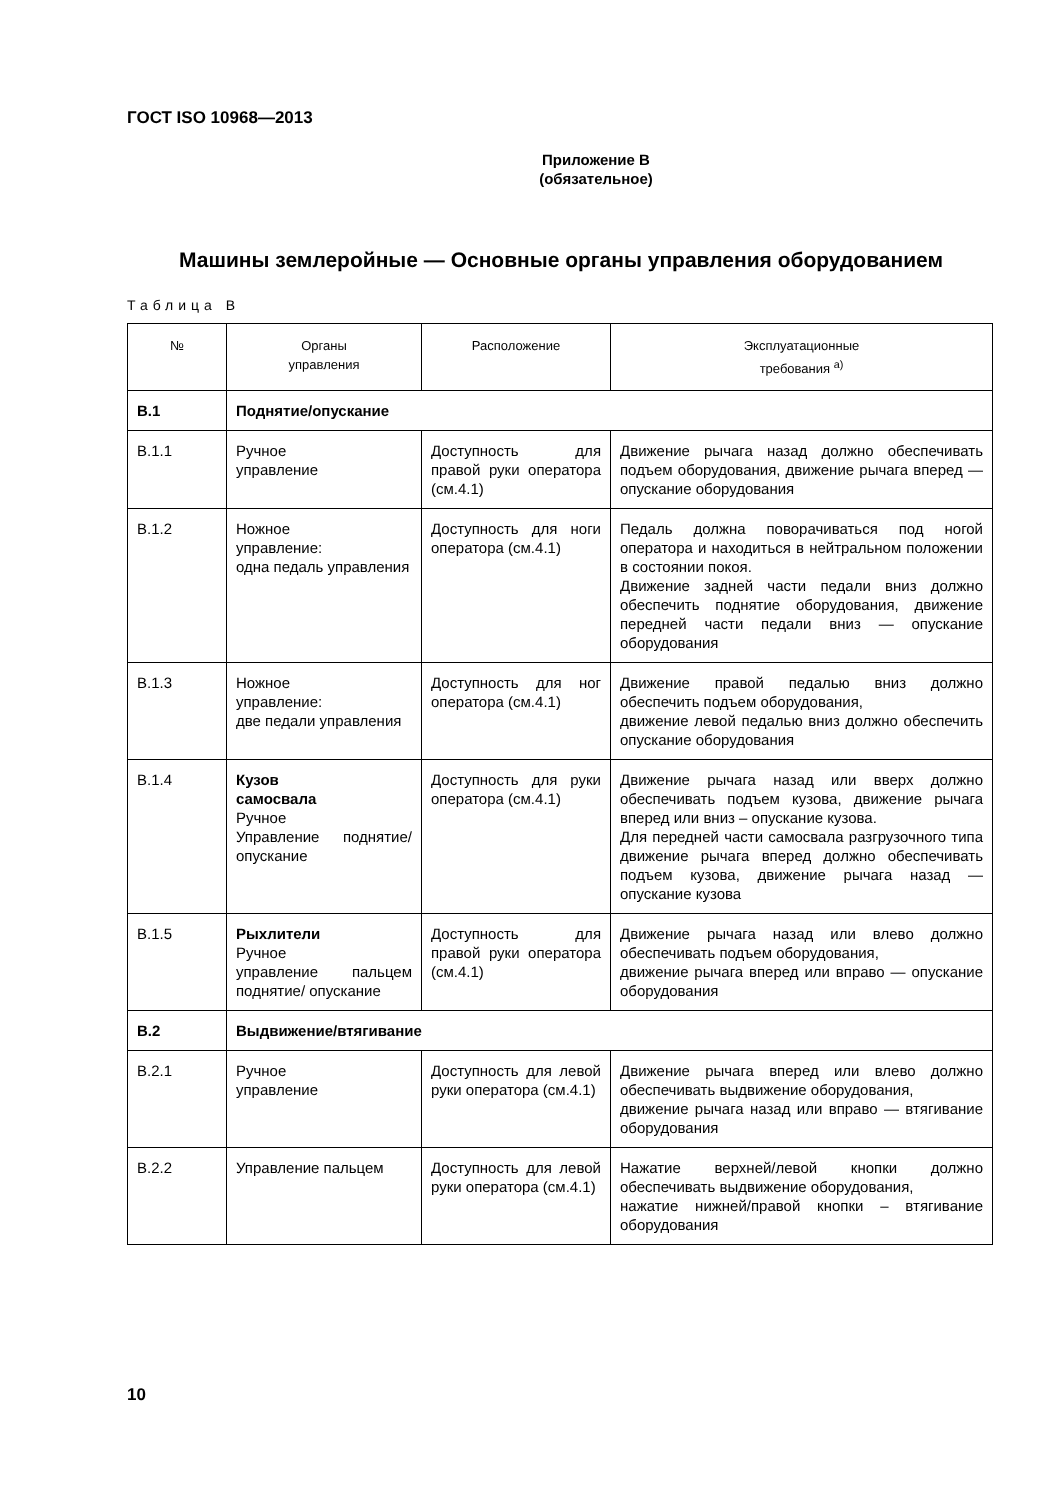ГОСТ ISO 10968—2013
Приложение В
(обязательное)
Машины землеройные — Основные органы управления оборудованием
Таблица В
| № | Органы управления | Расположение | Эксплуатационные требования <sup>а)</sup> |
| --- | --- | --- | --- |
| В.1 | Поднятие/опускание | | |
| В.1.1 | Ручное управление | Доступность для правой руки оператора (см.4.1) | Движение рычага назад должно обеспечивать подъем оборудования, движение рычага вперед — опускание оборудования |
| В.1.2 | Ножное управление: одна педаль управления | Доступность для ноги оператора (см.4.1) | Педаль должна поворачиваться под ногой оператора и находиться в нейтральном положении в состоянии покоя. Движение задней части педали вниз должно обеспечить поднятие оборудования, движение передней части педали вниз — опускание оборудования |
| В.1.3 | Ножное управление: две педали управления | Доступность для ног оператора (см.4.1) | Движение правой педалью вниз должно обеспечить подъем оборудования, движение левой педалью вниз должно обеспечить опускание оборудования |
| В.1.4 | Кузов самосвала Ручное Управление поднятие/ опускание | Доступность для руки оператора (см.4.1) | Движение рычага назад или вверх должно обеспечивать подъем кузова, движение рычага вперед или вниз – опускание кузова. Для передней части самосвала разгрузочного типа движение рычага вперед должно обеспечивать подъем кузова, движение рычага назад — опускание кузова |
| В.1.5 | Рыхлители Ручное управление пальцем поднятие/ опускание | Доступность для правой руки оператора (см.4.1) | Движение рычага назад или влево должно обеспечивать подъем оборудования, движение рычага вперед или вправо — опускание оборудования |
| В.2 | Выдвижение/втягивание | | |
| В.2.1 | Ручное управление | Доступность для левой руки оператора (см.4.1) | Движение рычага вперед или влево должно обеспечивать выдвижение оборудования, движение рычага назад или вправо — втягивание оборудования |
| В.2.2 | Управление пальцем | Доступность для левой руки оператора (см.4.1) | Нажатие верхней/левой кнопки должно обеспечивать выдвижение оборудования, нажатие нижней/правой кнопки – втягивание оборудования |
10